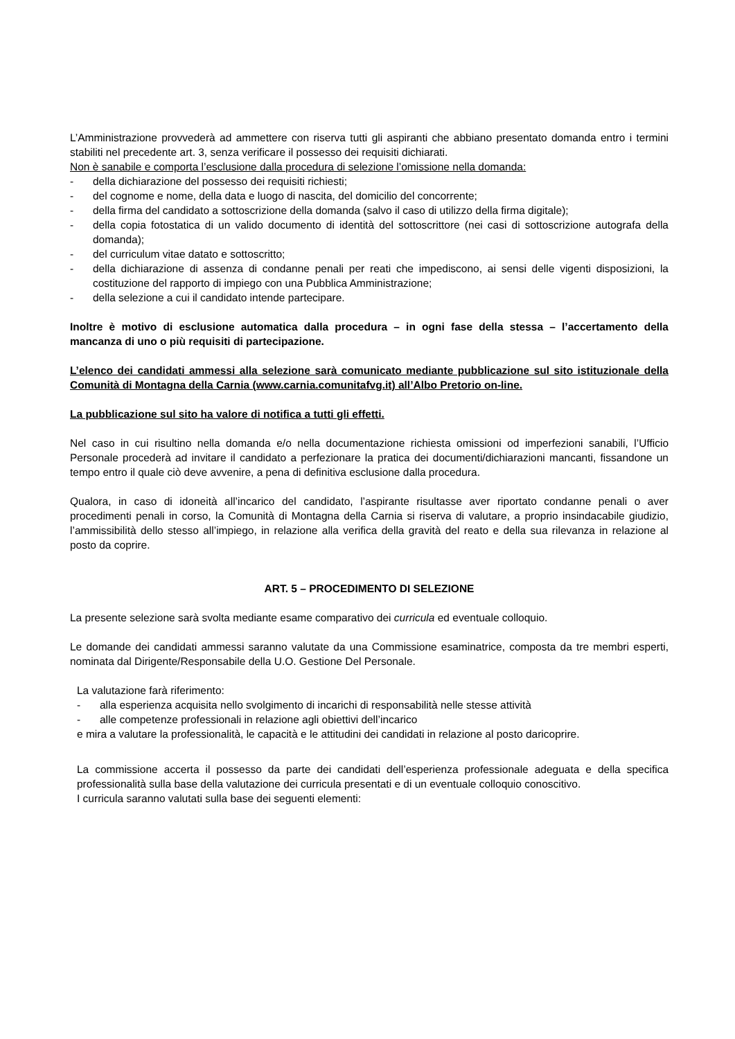L’Amministrazione provvederà ad ammettere con riserva tutti gli aspiranti che abbiano presentato domanda entro i termini stabiliti nel precedente art. 3, senza verificare il possesso dei requisiti dichiarati.
Non è sanabile e comporta l’esclusione dalla procedura di selezione l’omissione nella domanda:
- della dichiarazione del possesso dei requisiti richiesti;
- del cognome e nome, della data e luogo di nascita, del domicilio del concorrente;
- della firma del candidato a sottoscrizione della domanda (salvo il caso di utilizzo della firma digitale);
- della copia fotostatica di un valido documento di identità del sottoscrittore (nei casi di sottoscrizione autografa della domanda);
- del curriculum vitae datato e sottoscritto;
- della dichiarazione di assenza di condanne penali per reati che impediscono, ai sensi delle vigenti disposizioni, la costituzione del rapporto di impiego con una Pubblica Amministrazione;
- della selezione a cui il candidato intende partecipare.
Inoltre è motivo di esclusione automatica dalla procedura – in ogni fase della stessa – l’accertamento della mancanza di uno o più requisiti di partecipazione.
L’elenco dei candidati ammessi alla selezione sarà comunicato mediante pubblicazione sul sito istituzionale della Comunità di Montagna della Carnia (www.carnia.comunitafvg.it) all’Albo Pretorio on-line.
La pubblicazione sul sito ha valore di notifica a tutti gli effetti.
Nel caso in cui risultino nella domanda e/o nella documentazione richiesta omissioni od imperfezioni sanabili, l’Ufficio Personale procederà ad invitare il candidato a perfezionare la pratica dei documenti/dichiarazioni mancanti, fissandone un tempo entro il quale ciò deve avvenire, a pena di definitiva esclusione dalla procedura.
Qualora, in caso di idoneità all’incarico del candidato, l’aspirante risultasse aver riportato condanne penali o aver procedimenti penali in corso, la Comunità di Montagna della Carnia si riserva di valutare, a proprio insindacabile giudizio, l’ammissibilità dello stesso all’impiego, in relazione alla verifica della gravità del reato e della sua rilevanza in relazione al posto da coprire.
ART. 5 – PROCEDIMENTO DI SELEZIONE
La presente selezione sarà svolta mediante esame comparativo dei curricula ed eventuale colloquio.
Le domande dei candidati ammessi saranno valutate da una Commissione esaminatrice, composta da tre membri esperti, nominata dal Dirigente/Responsabile della U.O. Gestione Del Personale.
La valutazione farà riferimento:
- alla esperienza acquisita nello svolgimento di incarichi di responsabilità nelle stesse attività
- alle competenze professionali in relazione agli obiettivi dell’incarico
e mira a valutare la professionalità, le capacità e le attitudini dei candidati in relazione al posto daricoprire.
La commissione accerta il possesso da parte dei candidati dell’esperienza professionale adeguata e della specifica professionalità sulla base della valutazione dei curricula presentati e di un eventuale colloquio conoscitivo.
I curricula saranno valutati sulla base dei seguenti elementi: